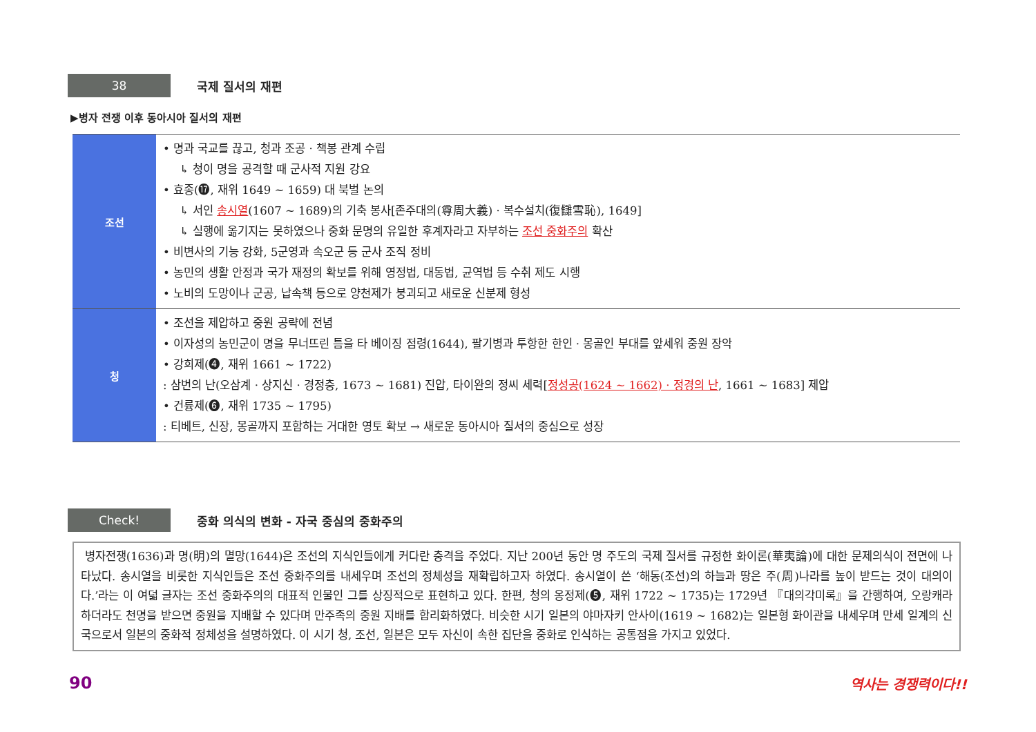38
국제 질서의 재편
▶병자 전쟁 이후 동아시아 질서의 재편
| 조선 | • 명과 국교를 끊고, 청과 조공 · 책봉 관계 수립 ↳ 청이 명을 공격할 때 군사적 지원 강요 • 효종(⓱, 재위 1649 ~ 1659) 대 북벌 논의 ↳ 서인 송시열 (1607 ~ 1689)의 기축 봉사[존주대의(尊周大義) · 복수설치(復讎雪恥), 1649] ↳ 실행에 옮기지는 못하였으나 중화 문명의 유일한 후계자라고 자부하는 조선 중화주의 확산 • 비변사의 기능 강화, 5군영과 속오군 등 군사 조직 정비 • 농민의 생활 안정과 국가 재정의 확보를 위해 영정법, 대동법, 균역법 등 수취 제도 시행 • 노비의 도망이나 군공, 납속책 등으로 양천제가 붕괴되고 새로운 신분제 형성 |
| 청 | • 조선을 제압하고 중원 공략에 전념 • 이자성의 농민군이 명을 무너뜨린 틈을 타 베이징 점령(1644), 팔기병과 투항한 한인 · 몽골인 부대를 앞세워 중원 장악 • 강희제(❹, 재위 1661 ~ 1722) : 삼번의 난(오삼계 · 상지신 · 경정충, 1673 ~ 1681) 진압, 타이완의 정씨 세력[ 정성공(1624 ~ 1662) · 정경의 난 , 1661 ~ 1683] 제압 • 건륭제(❻, 재위 1735 ~ 1795) : 티베트, 신장, 몽골까지 포함하는 거대한 영토 확보 → 새로운 동아시아 질서의 중심으로 성장 |
Check!
중화 의식의 변화 - 자국 중심의 중화주의
병자전쟁(1636)과 명(明)의 멸망(1644)은 조선의 지식인들에게 커다란 충격을 주었다. 지난 200년 동안 명 주도의 국제 질서를 규정한 화이론(華夷論)에 대한 문제의식이 전면에 나타났다. 송시열을 비롯한 지식인들은 조선 중화주의를 내세우며 조선의 정체성을 재확립하고자 하였다. 송시열이 쓴 ‘해동(조선)의 하늘과 땅은 주(周)나라를 높이 받드는 것이 대의이다.’라는 이 여덟 글자는 조선 중화주의의 대표적 인물인 그를 상징적으로 표현하고 있다. 한편, 청의 옹정제(❺, 재위 1722 ~ 1735)는 1729년 『대의각미록』을 간행하여, 오랑캐라 하더라도 천명을 받으면 중원을 지배할 수 있다며 만주족의 중원 지배를 합리화하였다. 비슷한 시기 일본의 야마자키 안사이(1619 ~ 1682)는 일본형 화이관을 내세우며 만세 일계의 신국으로서 일본의 중화적 정체성을 설명하였다. 이 시기 청, 조선, 일본은 모두 자신이 속한 집단을 중화로 인식하는 공통점을 가지고 있었다.
90 역사는 경쟁력이다!!